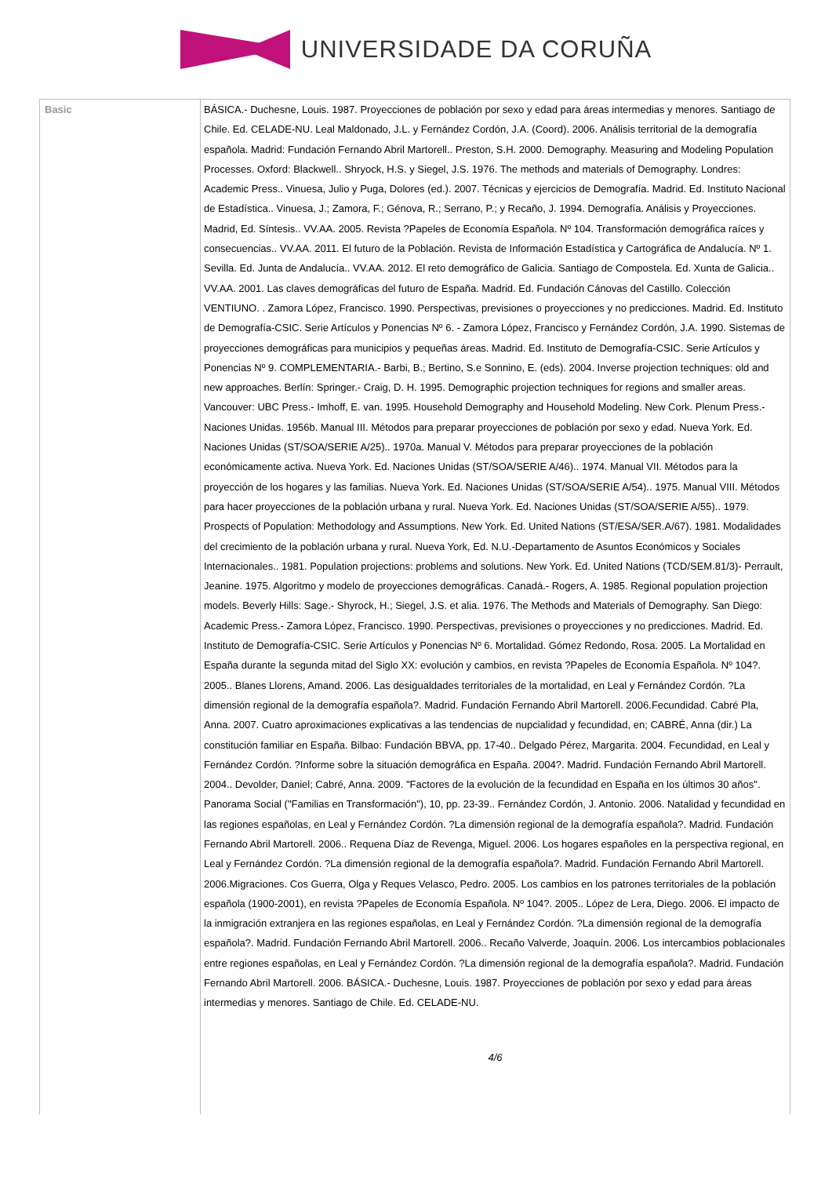UNIVERSIDADE DA CORUÑA
| Basic | BÁSICA.- Duchesne, Louis. 1987. Proyecciones de población por sexo y edad para áreas intermedias y menores. Santiago de Chile. Ed. CELADE-NU. Leal Maldonado, J.L. y Fernández Cordón, J.A. (Coord). 2006. Análisis territorial de la demografía española. Madrid: Fundación Fernando Abril Martorell.. Preston, S.H. 2000. Demography. Measuring and Modeling Population Processes. Oxford: Blackwell.. Shryock, H.S. y Siegel, J.S. 1976. The methods and materials of Demography. Londres: Academic Press.. Vinuesa, Julio y Puga, Dolores (ed.). 2007. Técnicas y ejercicios de Demografía. Madrid. Ed. Instituto Nacional de Estadística.. Vinuesa, J.; Zamora, F.; Génova, R.; Serrano, P.; y Recaño, J. 1994. Demografía. Análisis y Proyecciones. Madrid, Ed. Síntesis.. VV.AA. 2005. Revista ?Papeles de Economía Española. Nº 104. Transformación demográfica raíces y consecuencias.. VV.AA. 2011. El futuro de la Población. Revista de Información Estadística y Cartográfica de Andalucía. Nº 1. Sevilla. Ed. Junta de Andalucía.. VV.AA. 2012. El reto demográfico de Galicia. Santiago de Compostela. Ed. Xunta de Galicia.. VV.AA. 2001. Las claves demográficas del futuro de España. Madrid. Ed. Fundación Cánovas del Castillo. Colección VENTIUNO. . Zamora López, Francisco. 1990. Perspectivas, previsiones o proyecciones y no predicciones. Madrid. Ed. Instituto de Demografía-CSIC. Serie Artículos y Ponencias Nº 6. - Zamora López, Francisco y Fernández Cordón, J.A. 1990. Sistemas de proyecciones demográficas para municipios y pequeñas áreas. Madrid. Ed. Instituto de Demografía-CSIC. Serie Artículos y Ponencias Nº 9. COMPLEMENTARIA.- Barbi, B.; Bertino, S.e Sonnino, E. (eds). 2004. Inverse projection techniques: old and new approaches. Berlín: Springer.- Craig, D. H. 1995. Demographic projection techniques for regions and smaller areas. Vancouver: UBC Press.- Imhoff, E. van. 1995. Household Demography and Household Modeling. New Cork. Plenum Press.- Naciones Unidas. 1956b. Manual III. Métodos para preparar proyecciones de población por sexo y edad. Nueva York. Ed. Naciones Unidas (ST/SOA/SERIE A/25).. 1970a. Manual V. Métodos para preparar proyecciones de la población económicamente activa. Nueva York. Ed. Naciones Unidas (ST/SOA/SERIE A/46).. 1974. Manual VII. Métodos para la proyección de los hogares y las familias. Nueva York. Ed. Naciones Unidas (ST/SOA/SERIE A/54).. 1975. Manual VIII. Métodos para hacer proyecciones de la población urbana y rural. Nueva York. Ed. Naciones Unidas (ST/SOA/SERIE A/55).. 1979. Prospects of Population: Methodology and Assumptions. New York. Ed. United Nations (ST/ESA/SER.A/67). 1981. Modalidades del crecimiento de la población urbana y rural. Nueva York, Ed. N.U.-Departamento de Asuntos Económicos y Sociales Internacionales.. 1981. Population projections: problems and solutions. New York. Ed. United Nations (TCD/SEM.81/3)- Perrault, Jeanine. 1975. Algoritmo y modelo de proyecciones demográficas. Canadá.- Rogers, A. 1985. Regional population projection models. Beverly Hills: Sage.- Shyrock, H.; Siegel, J.S. et alia. 1976. The Methods and Materials of Demography. San Diego: Academic Press.- Zamora López, Francisco. 1990. Perspectivas, previsiones o proyecciones y no predicciones. Madrid. Ed. Instituto de Demografía-CSIC. Serie Artículos y Ponencias Nº 6. Mortalidad. Gómez Redondo, Rosa. 2005. La Mortalidad en España durante la segunda mitad del Siglo XX: evolución y cambios, en revista ?Papeles de Economía Española. Nº 104?. 2005.. Blanes Llorens, Amand. 2006. Las desigualdades territoriales de la mortalidad, en Leal y Fernández Cordón. ?La dimensión regional de la demografía española?. Madrid. Fundación Fernando Abril Martorell. 2006.Fecundidad. Cabré Pla, Anna. 2007. Cuatro aproximaciones explicativas a las tendencias de nupcialidad y fecundidad, en; CABRÉ, Anna (dir.) La constitución familiar en España. Bilbao: Fundación BBVA, pp. 17-40.. Delgado Pérez, Margarita. 2004. Fecundidad, en Leal y Fernández Cordón. ?Informe sobre la situación demográfica en España. 2004?. Madrid. Fundación Fernando Abril Martorell. 2004.. Devolder, Daniel; Cabré, Anna. 2009. "Factores de la evolución de la fecundidad en España en los últimos 30 años". Panorama Social ("Familias en Transformación"), 10, pp. 23-39.. Fernández Cordón, J. Antonio. 2006. Natalidad y fecundidad en las regiones españolas, en Leal y Fernández Cordón. ?La dimensión regional de la demografía española?. Madrid. Fundación Fernando Abril Martorell. 2006.. Requena Díaz de Revenga, Miguel. 2006. Los hogares españoles en la perspectiva regional, en Leal y Fernández Cordón. ?La dimensión regional de la demografía española?. Madrid. Fundación Fernando Abril Martorell. 2006.Migraciones. Cos Guerra, Olga y Reques Velasco, Pedro. 2005. Los cambios en los patrones territoriales de la población española (1900-2001), en revista ?Papeles de Economía Española. Nº 104?. 2005.. López de Lera, Diego. 2006. El impacto de la inmigración extranjera en las regiones españolas, en Leal y Fernández Cordón. ?La dimensión regional de la demografía española?. Madrid. Fundación Fernando Abril Martorell. 2006.. Recaño Valverde, Joaquín. 2006. Los intercambios poblacionales entre regiones españolas, en Leal y Fernández Cordón. ?La dimensión regional de la demografía española?. Madrid. Fundación Fernando Abril Martorell. 2006. BÁSICA.- Duchesne, Louis. 1987. Proyecciones de población por sexo y edad para áreas intermedias y menores. Santiago de Chile. Ed. CELADE-NU. 4/6 |